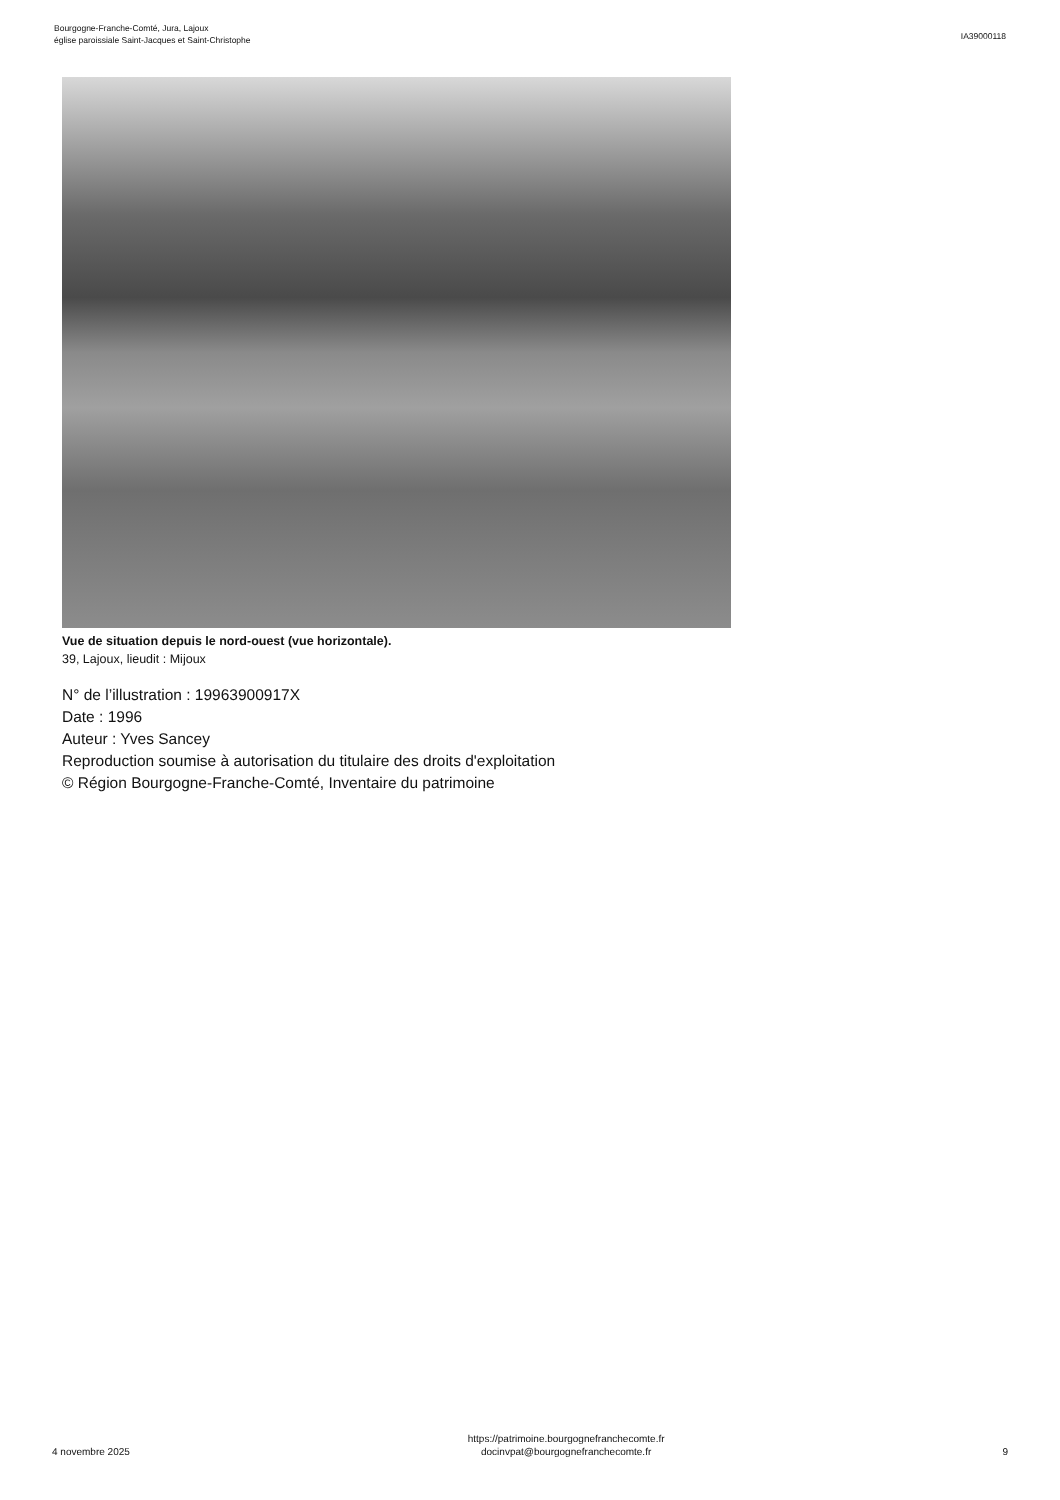Bourgogne-Franche-Comté, Jura, Lajoux
église paroissiale Saint-Jacques et Saint-Christophe
IA39000118
Vue de situation depuis le nord-ouest (vue horizontale).
39, Lajoux, lieudit : Mijoux
N° de l’illustration : 19963900917X
Date : 1996
Auteur : Yves Sancey
Reproduction soumise à autorisation du titulaire des droits d'exploitation
© Région Bourgogne-Franche-Comté, Inventaire du patrimoine
4 novembre 2025
https://patrimoine.bourgognefranchecomte.fr
docinvpat@bourgognefranchecomte.fr
9